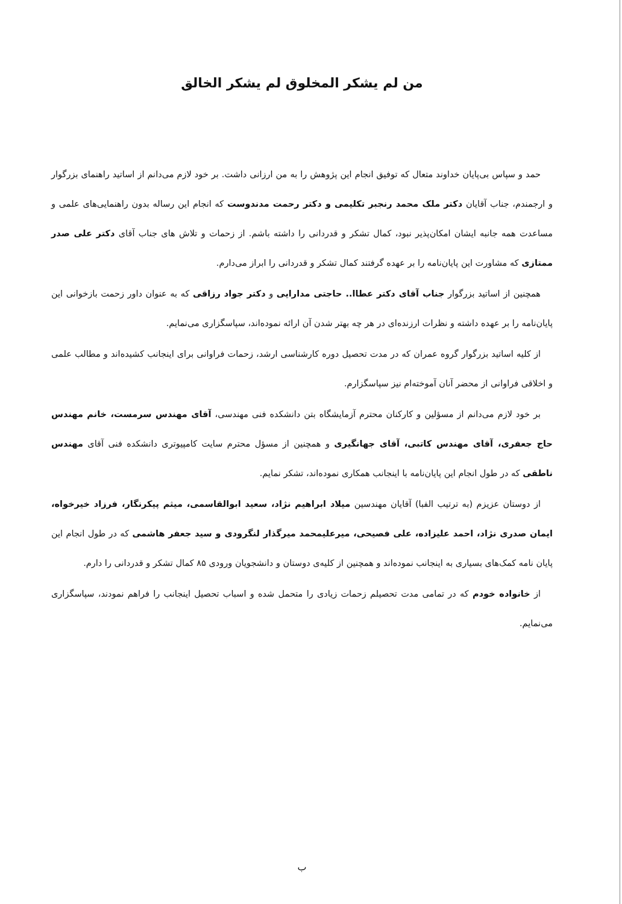من لم یشکر المخلوق لم یشکر الخالق
حمد و سپاس بی‌پایان خداوند متعال که توفیق انجام این پژوهش را به من ارزانی داشت. بر خود لازم می‌دانم از اساتید راهنمای بزرگوار و ارجمندم، جناب آقایان دکتر ملک محمد رنجبر تکلیمی و دکتر رحمت مدندوست که انجام این رساله بدون راهنمایی‌های علمی و مساعدت همه جانبه ایشان امکان‌پذیر نبود، کمال تشکر و قدردانی را داشته باشم. از زحمات و تلاش های جناب آقای دکتر علی صدر ممتازی که مشاورت این پایان‌نامه را بر عهده گرفتند کمال تشکر و قدردانی را ابراز می‌دارم.
همچنین از اساتید بزرگوار جناب آقای دکتر عطاا.. حاجتی مدارایی و دکتر جواد رزاقی که به عنوان داور زحمت بازخوانی این پایان‌نامه را بر عهده داشته و نظرات ارزنده‌ای در هر چه بهتر شدن آن ارائه نموده‌اند، سپاسگزاری می‌نمایم.
از کلیه اساتید بزرگوار گروه عمران که در مدت تحصیل دوره کارشناسی ارشد، زحمات فراوانی برای اینجانب کشیده‌اند و مطالب علمی و اخلاقی فراوانی از محضر آنان آموخته‌ام نیز سپاسگزارم.
بر خود لازم می‌دانم از مسؤلین و کارکنان محترم آزمایشگاه بتن دانشکده فنی مهندسی، آقای مهندس سرمست، خانم مهندس حاج جعفری، آقای مهندس کاتبی، آقای جهانگیری و همچنین از مسؤل محترم سایت کامپیوتری دانشکده فنی آقای مهندس ناطقی که در طول انجام این پایان‌نامه با اینجانب همکاری نموده‌اند، تشکر نمایم.
از دوستان عزیزم (به ترتیب الفبا) آقایان مهندسین میلاد ابراهیم نژاد، سعید ابوالقاسمی، میثم پیکرنگار، فرزاد خیرخواه، ایمان صدری نژاد، احمد علیزاده، علی فصیحی، میرعلیمحمد میرگذار لنگرودی و سید جعفر هاشمی که در طول انجام این پایان نامه کمک‌های بسیاری به اینجانب نموده‌اند و همچنین از کلیه‌ی دوستان و دانشجویان ورودی ۸۵ کمال تشکر و قدردانی را دارم.
از خانواده خودم که در تمامی مدت تحصیلم زحمات زیادی را متحمل شده و اسباب تحصیل اینجانب را فراهم نمودند، سپاسگزاری می‌نمایم.
ب